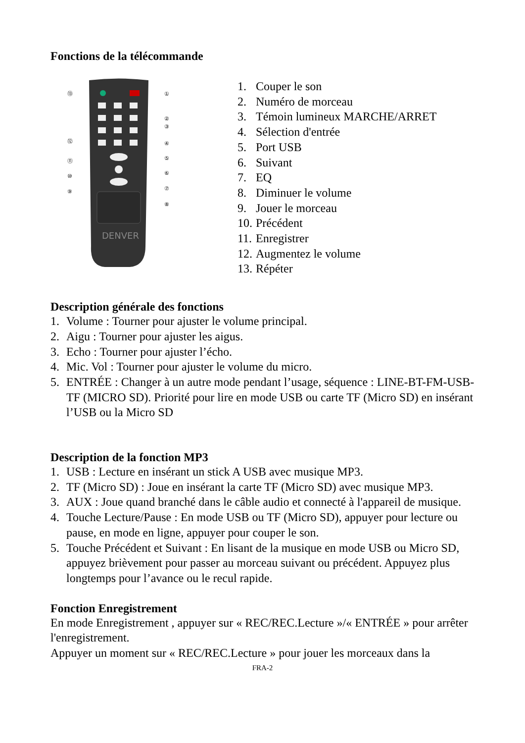Fonctions de la télécommande
DENVER
⑬
⑫
⑪
⑩
⑨
①
②
③
④
⑤
⑥
⑦
⑧
1. Couper le son
2. Numéro de morceau
3. Témoin lumineux MARCHE/ARRET
4. Sélection d'entrée
5. Port USB
6. Suivant
7. EQ
8. Diminuer le volume
9. Jouer le morceau
10. Précédent
11. Enregistrer
12. Augmentez le volume
13. Répéter
Description générale des fonctions
1. Volume : Tourner pour ajuster le volume principal.
2. Aigu : Tourner pour ajuster les aigus.
3. Echo : Tourner pour ajuster l’écho.
4. Mic. Vol : Tourner pour ajuster le volume du micro.
5. ENTRÉE : Changer à un autre mode pendant l’usage, séquence : LINE-BT-FM-USB-TF (MICRO SD). Priorité pour lire en mode USB ou carte TF (Micro SD) en insérant l’USB ou la Micro SD
Description de la fonction MP3
1. USB : Lecture en insérant un stick A USB avec musique MP3.
2. TF (Micro SD) : Joue en insérant la carte TF (Micro SD) avec musique MP3.
3. AUX : Joue quand branché dans le câble audio et connecté à l'appareil de musique.
4. Touche Lecture/Pause : En mode USB ou TF (Micro SD), appuyer pour lecture ou pause, en mode en ligne, appuyer pour couper le son.
5. Touche Précédent et Suivant : En lisant de la musique en mode USB ou Micro SD, appuyez brièvement pour passer au morceau suivant ou précédent. Appuyez plus longtemps pour l’avance ou le recul rapide.
Fonction Enregistrement
En mode Enregistrement , appuyer sur « REC/REC.Lecture »/« ENTRÉE » pour arrêter l'enregistrement.
Appuyer un moment sur « REC/REC.Lecture » pour jouer les morceaux dans la
FRA-2